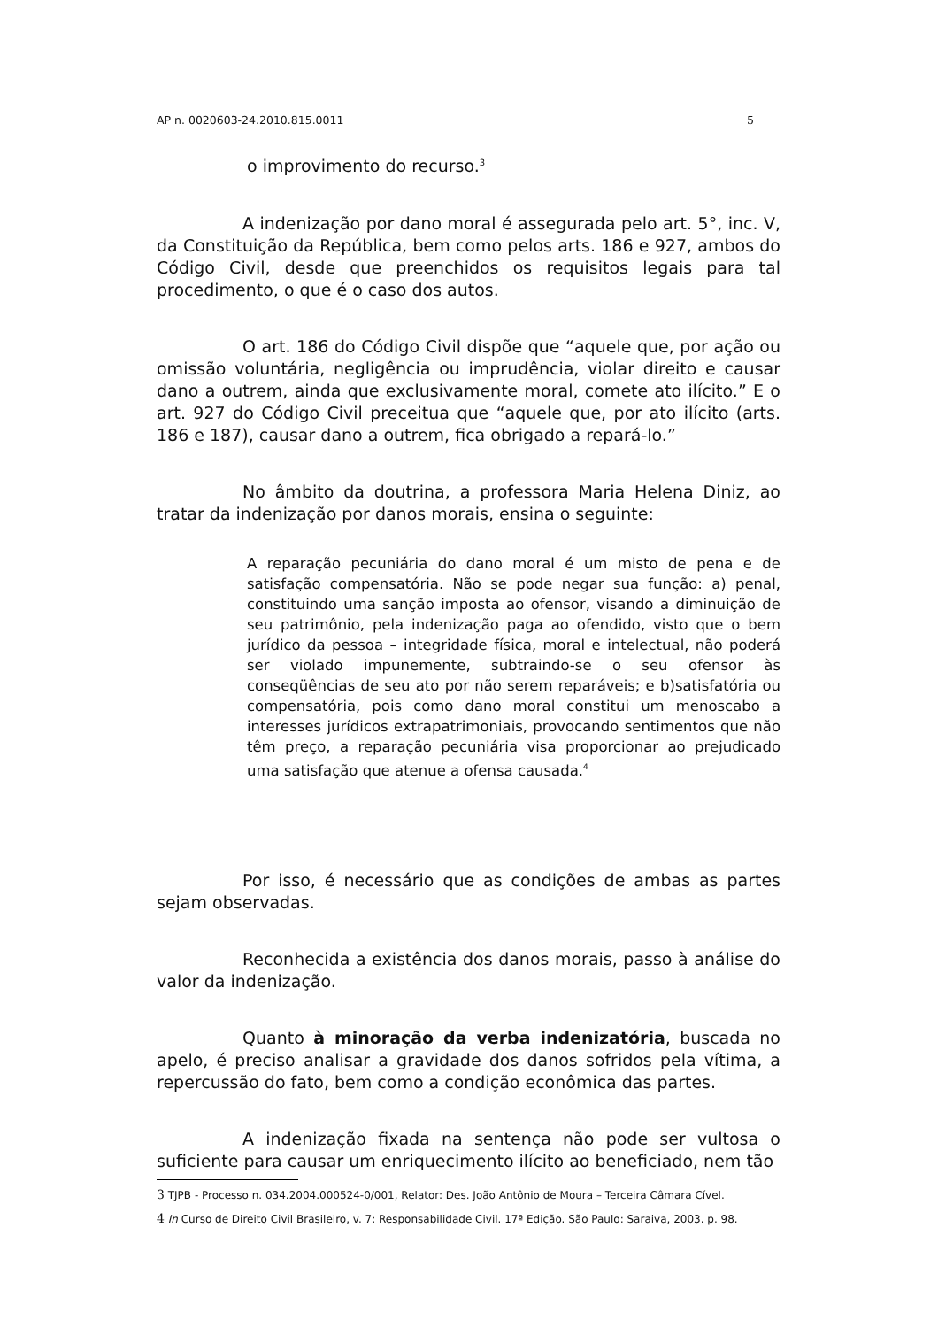AP n. 0020603-24.2010.815.0011 5
o improvimento do recurso.<sup>3</sup>
A indenização por dano moral é assegurada pelo art. 5°, inc. V, da Constituição da República, bem como pelos arts. 186 e 927, ambos do Código Civil, desde que preenchidos os requisitos legais para tal procedimento, o que é o caso dos autos.
O art. 186 do Código Civil dispõe que “aquele que, por ação ou omissão voluntária, negligência ou imprudência, violar direito e causar dano a outrem, ainda que exclusivamente moral, comete ato ilícito.” E o art. 927 do Código Civil preceitua que “aquele que, por ato ilícito (arts. 186 e 187), causar dano a outrem, fica obrigado a repará-lo.”
No âmbito da doutrina, a professora Maria Helena Diniz, ao tratar da indenização por danos morais, ensina o seguinte:
A reparação pecuniária do dano moral é um misto de pena e de satisfação compensatória. Não se pode negar sua função: a) penal, constituindo uma sanção imposta ao ofensor, visando a diminuição de seu patrimônio, pela indenização paga ao ofendido, visto que o bem jurídico da pessoa – integridade física, moral e intelectual, não poderá ser violado impunemente, subtraindo-se o seu ofensor às conseqüências de seu ato por não serem reparáveis; e b)satisfatória ou compensatória, pois como dano moral constitui um menoscabo a interesses jurídicos extrapatrimoniais, provocando sentimentos que não têm preço, a reparação pecuniária visa proporcionar ao prejudicado uma satisfação que atenue a ofensa causada.<sup>4</sup>
Por isso, é necessário que as condições de ambas as partes sejam observadas.
Reconhecida a existência dos danos morais, passo à análise do valor da indenização.
Quanto à minoração da verba indenizatória, buscada no apelo, é preciso analisar a gravidade dos danos sofridos pela vítima, a repercussão do fato, bem como a condição econômica das partes.
A indenização fixada na sentença não pode ser vultosa o suficiente para causar um enriquecimento ilícito ao beneficiado, nem tão
3 TJPB - Processo n. 034.2004.000524-0/001, Relator: Des. João Antônio de Moura – Terceira Câmara Cível.
4 In Curso de Direito Civil Brasileiro, v. 7: Responsabilidade Civil. 17ª Edição. São Paulo: Saraiva, 2003. p. 98.